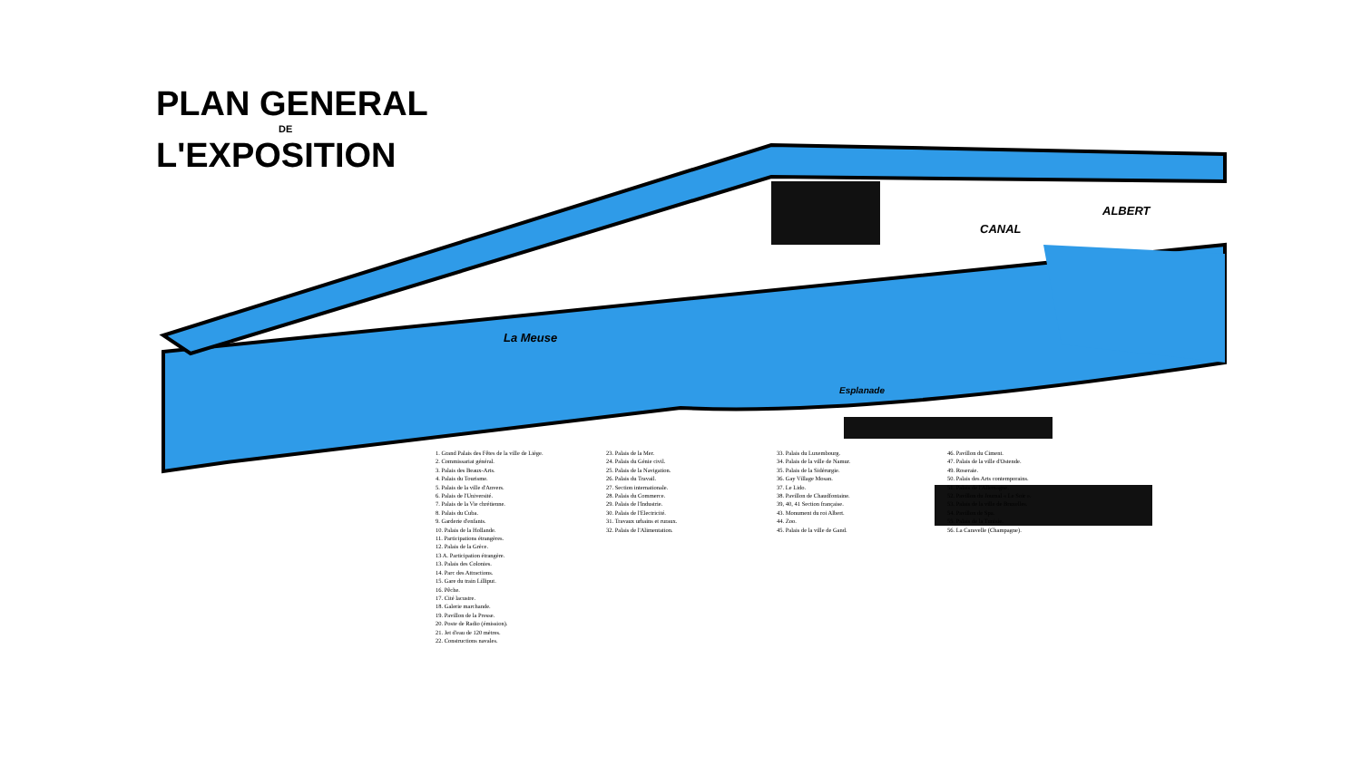PLAN GENERAL
DE
L'EXPOSITION
La Meuse
CANAL
ALBERT
Esplanade
1. Grand Palais des Fêtes de la ville de Liège.
2. Commissariat général.
3. Palais des Beaux-Arts.
4. Palais du Tourisme.
5. Palais de la ville d'Anvers.
6. Palais de l'Université.
7. Palais de la Vie chrétienne.
8. Palais du Cuba.
9. Garderie d'enfants.
10. Palais de la Hollande.
11. Participations étrangères.
12. Palais de la Grèce.
13 A. Participation étrangère.
13. Palais des Colonies.
14. Parc des Attractions.
15. Gare du train Lilliput.
16. Pêche.
17. Cité lacustre.
18. Galerie marchande.
19. Pavillon de la Presse.
20. Poste de Radio (émission).
21. Jet d'eau de 120 mètres.
22. Constructions navales.
23. Palais de la Mer.
24. Palais du Génie civil.
25. Palais de la Navigation.
26. Palais du Travail.
27. Section internationale.
28. Palais du Commerce.
29. Palais de l'Industrie.
30. Palais de l'Electricité.
31. Travaux urbains et ruraux.
32. Palais de l'Alimentation.
33. Palais du Luxembourg.
34. Palais de la ville de Namur.
35. Palais de la Sidérurgie.
36. Gay Village Mosan.
37. Le Lido.
38. Pavillon de Chaudfontaine.
39, 40, 41 Section française.
43. Monument du roi Albert.
44. Zoo.
45. Palais de la ville de Gand.
46. Pavillon du Ciment.
47. Palais de la ville d'Ostende.
49. Roseraie.
50. Palais des Arts contemporains.
51. Palais de l'Allemagne.
52. Pavillon du Journal « Le Soir ».
53. Palais de la ville de Bruxelles.
54. Pavillon de Spa.
55. Palais de la Tunisie.
56. La Caravelle (Champagne).